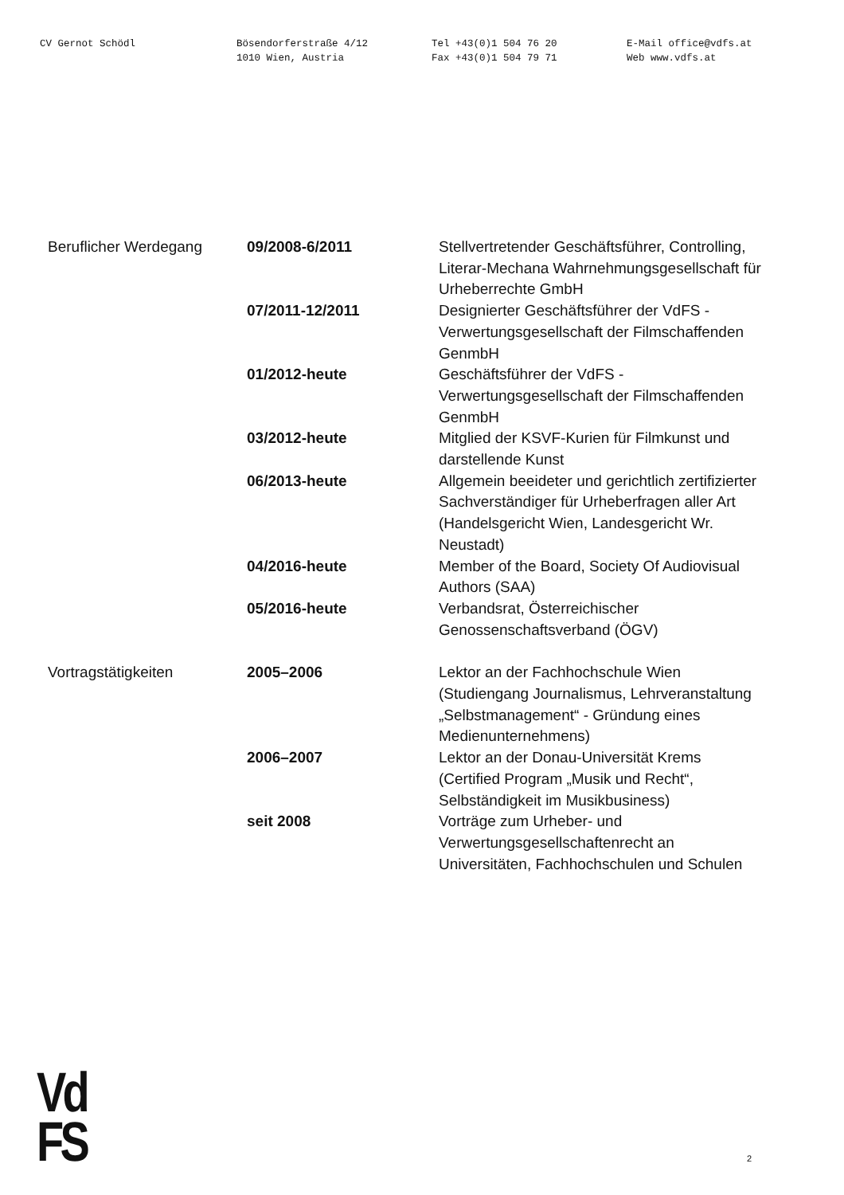CV Gernot Schödl Bösendorferstraße 4/12
1010 Wien, Austria
Tel +43(0)1 504 76 20
Fax +43(0)1 504 79 71
E-Mail office@vdfs.at
Web www.vdfs.at
Beruflicher Werdegang 09/2008-6/2011 Stellvertretender Geschäftsführer, Controlling, Literar-Mechana Wahrnehmungsgesellschaft für Urheberrechte GmbH
07/2011-12/2011 Designierter Geschäftsführer der VdFS - Verwertungsgesellschaft der Filmschaffenden GenmbH
01/2012-heute Geschäftsführer der VdFS - Verwertungsgesellschaft der Filmschaffenden GenmbH
03/2012-heute Mitglied der KSVF-Kurien für Filmkunst und darstellende Kunst
06/2013-heute Allgemein beeideter und gerichtlich zertifizierter Sachverständiger für Urheberfragen aller Art (Handelsgericht Wien, Landesgericht Wr. Neustadt)
04/2016-heute Member of the Board, Society Of Audiovisual Authors (SAA)
05/2016-heute Verbandsrat, Österreichischer Genossenschaftsverband (ÖGV)
Vortragstätigkeiten 2005–2006 Lektor an der Fachhochschule Wien (Studiengang Journalismus, Lehrveranstaltung „Selbstmanagement“ - Gründung eines Medienunternehmens)
2006–2007 Lektor an der Donau-Universität Krems (Certified Program „Musik und Recht“, Selbständigkeit im Musikbusiness)
seit 2008 Vorträge zum Urheber- und Verwertungsgesellschaftenrecht an Universitäten, Fachhochschulen und Schulen
Vd
FS
2